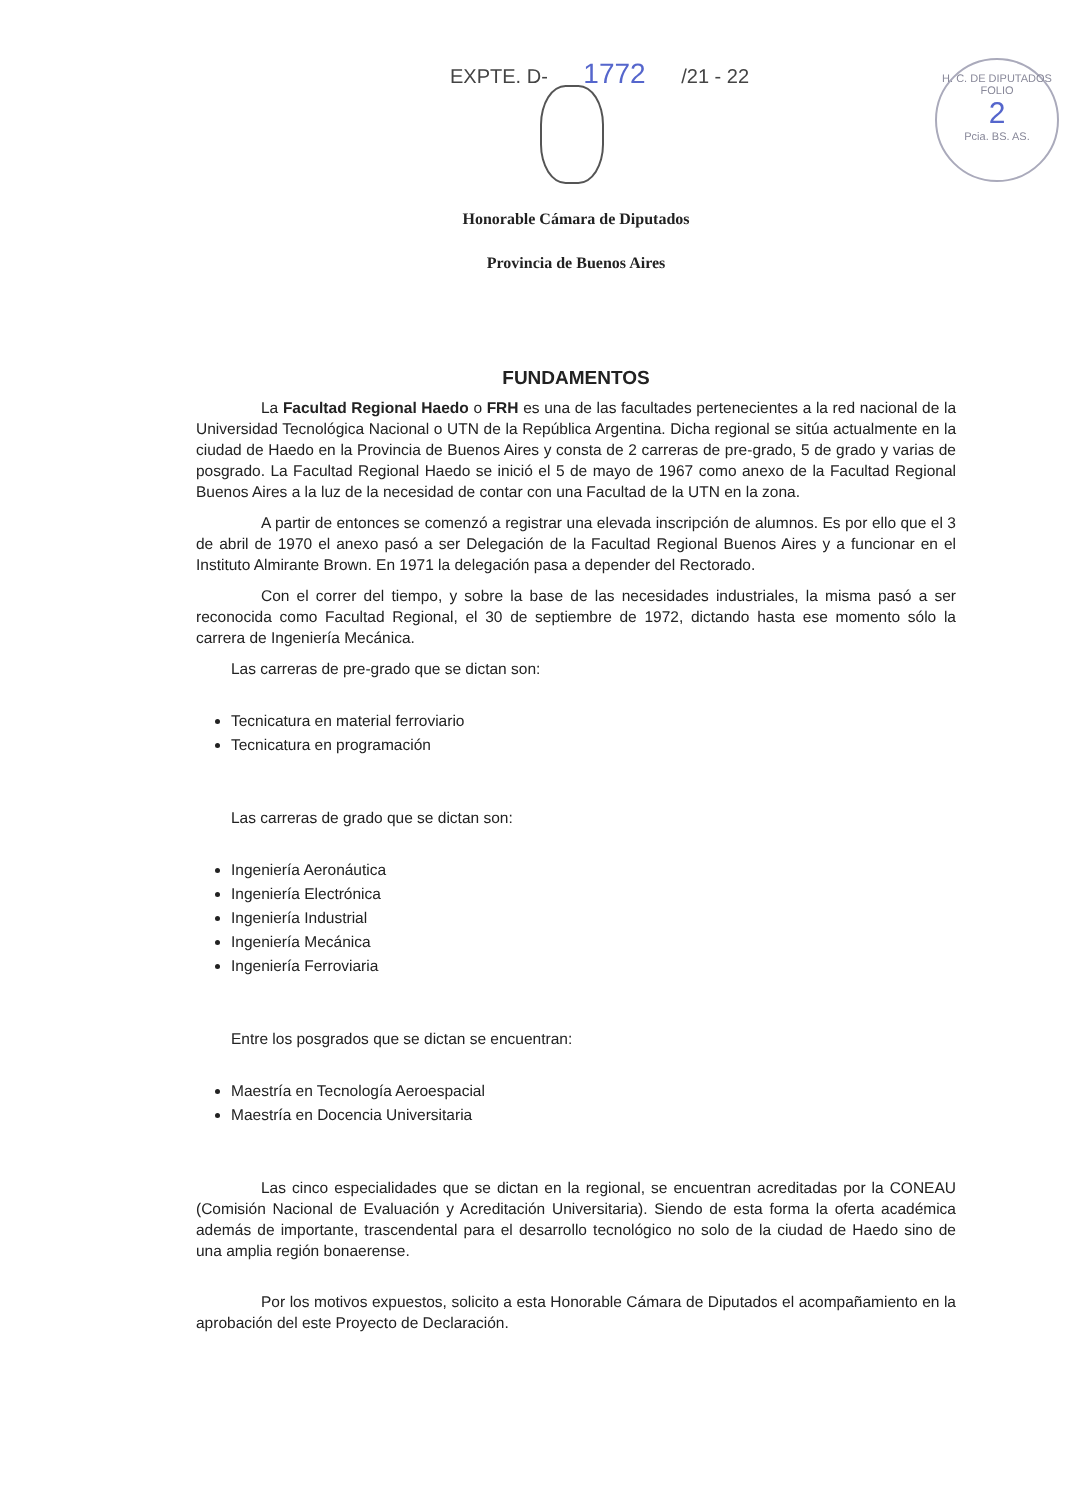EXPTE. D- 1772 /21 - 22
H. C. DE DIPUTADOS
FOLIO
2
Pcia. BS. AS.
Honorable Cámara de Diputados
Provincia de Buenos Aires
FUNDAMENTOS
La Facultad Regional Haedo o FRH es una de las facultades pertenecientes a la red nacional de la Universidad Tecnológica Nacional o UTN de la República Argentina. Dicha regional se sitúa actualmente en la ciudad de Haedo en la Provincia de Buenos Aires y consta de 2 carreras de pre-grado, 5 de grado y varias de posgrado. La Facultad Regional Haedo se inició el 5 de mayo de 1967 como anexo de la Facultad Regional Buenos Aires a la luz de la necesidad de contar con una Facultad de la UTN en la zona.
A partir de entonces se comenzó a registrar una elevada inscripción de alumnos. Es por ello que el 3 de abril de 1970 el anexo pasó a ser Delegación de la Facultad Regional Buenos Aires y a funcionar en el Instituto Almirante Brown. En 1971 la delegación pasa a depender del Rectorado.
Con el correr del tiempo, y sobre la base de las necesidades industriales, la misma pasó a ser reconocida como Facultad Regional, el 30 de septiembre de 1972, dictando hasta ese momento sólo la carrera de Ingeniería Mecánica.
Las carreras de pre-grado que se dictan son:
Tecnicatura en material ferroviario
Tecnicatura en programación
Las carreras de grado que se dictan son:
Ingeniería Aeronáutica
Ingeniería Electrónica
Ingeniería Industrial
Ingeniería Mecánica
Ingeniería Ferroviaria
Entre los posgrados que se dictan se encuentran:
Maestría en Tecnología Aeroespacial
Maestría en Docencia Universitaria
Las cinco especialidades que se dictan en la regional, se encuentran acreditadas por la CONEAU (Comisión Nacional de Evaluación y Acreditación Universitaria). Siendo de esta forma la oferta académica además de importante, trascendental para el desarrollo tecnológico no solo de la ciudad de Haedo sino de una amplia región bonaerense.
Por los motivos expuestos, solicito a esta Honorable Cámara de Diputados el acompañamiento en la aprobación del este Proyecto de Declaración.